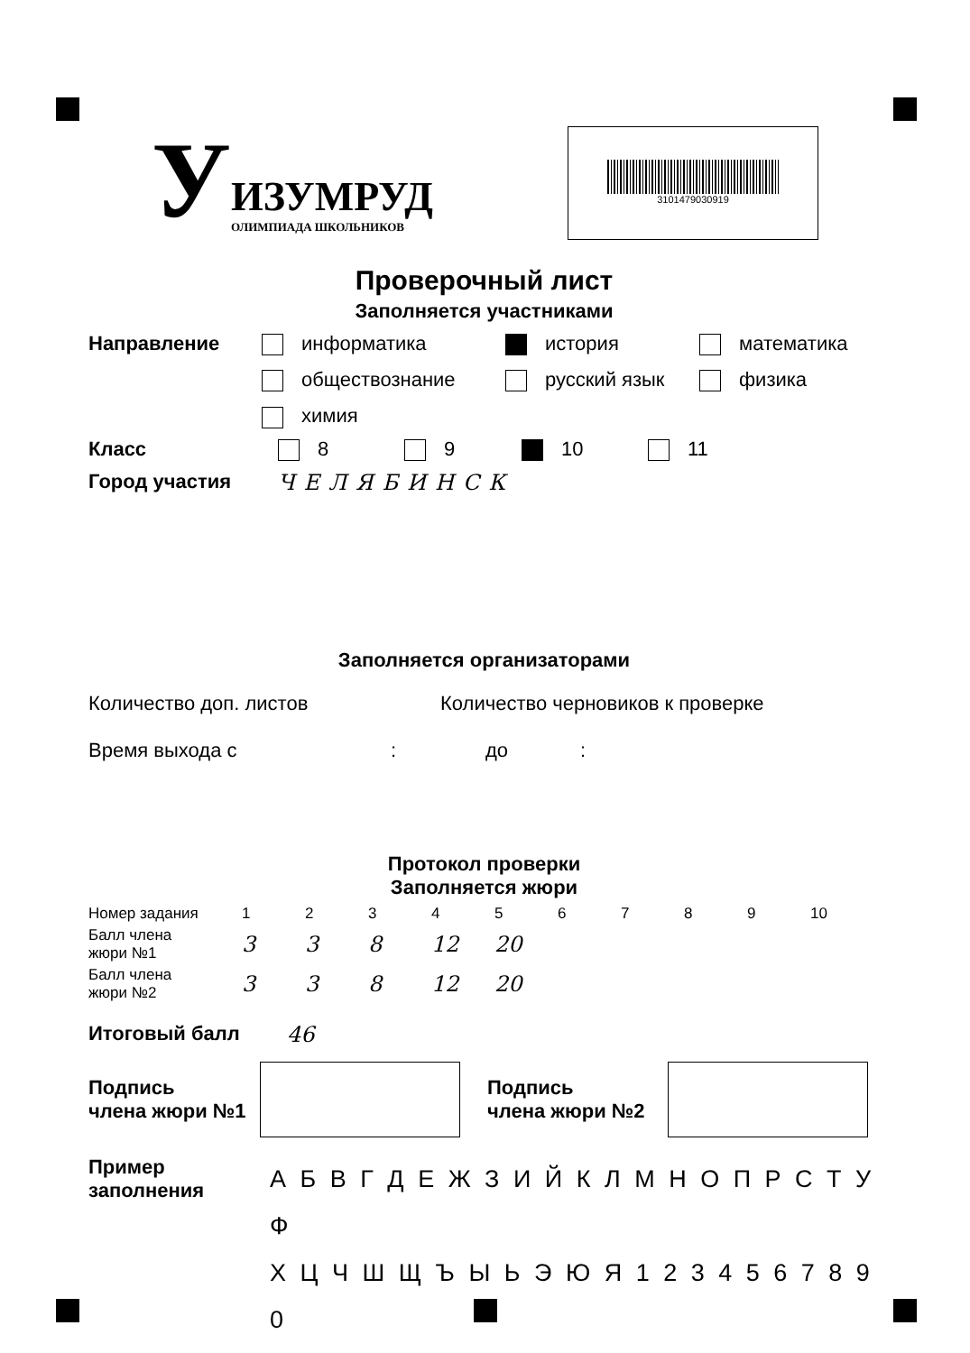У
ИЗУМРУД
ОЛИМПИАДА ШКОЛЬНИКОВ
3101479030919
Проверочный лист
Заполняется участниками
Направление информатика
история
математика
обществознание
русский язык
физика
химия
Класс 8 9 10 11
Город участия ЧЕЛЯБИНСК
Заполняется организаторами
Количество доп. листов Количество черновиков к проверке
Время выхода с : до :
Протокол проверки
Заполняется жюри
| Номер задания | 1 | 2 | 3 | 4 | 5 | 6 | 7 | 8 | 9 | 10 |
| Балл члена жюри №1 | 3 | 3 | 8 | 12 | 20 | | | | | |
| Балл члена жюри №2 | 3 | 3 | 8 | 12 | 20 | | | | | |
Итоговый балл 46
Подпись
члена жюри №1
Подпись
члена жюри №2
Пример
заполнения
А Б В Г Д Е Ж З И Й К Л М Н О П Р С Т У Ф
Х Ц Ч Ш Щ Ъ Ы Ь Э Ю Я 1 2 3 4 5 6 7 8 9 0